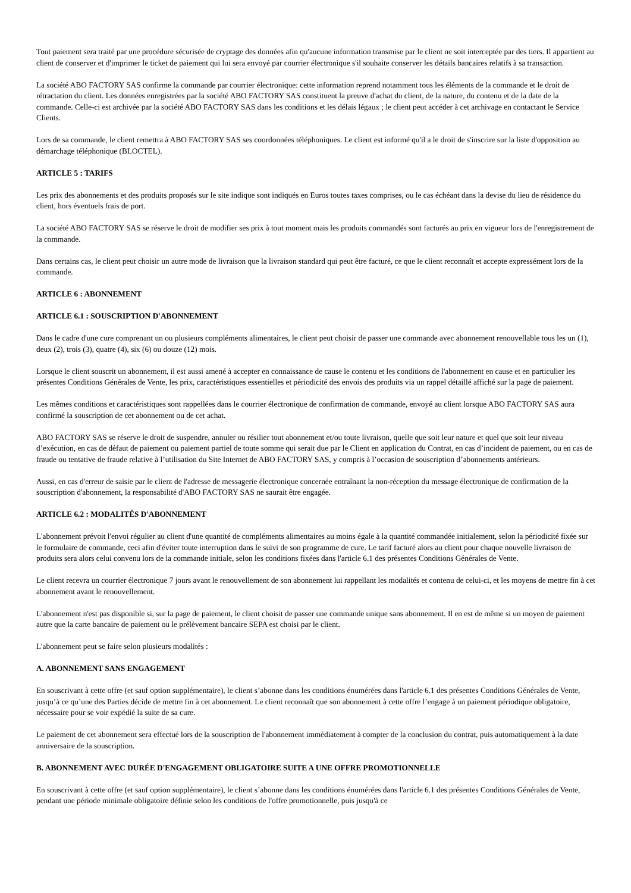Tout paiement sera traité par une procédure sécurisée de cryptage des données afin qu'aucune information transmise par le client ne soit interceptée par des tiers. Il appartient au client de conserver et d'imprimer le ticket de paiement qui lui sera envoyé par courrier électronique s'il souhaite conserver les détails bancaires relatifs à sa transaction.
La société ABO FACTORY SAS confirme la commande par courrier électronique: cette information reprend notamment tous les éléments de la commande et le droit de rétractation du client. Les données enregistrées par la société ABO FACTORY SAS constituent la preuve d'achat du client, de la nature, du contenu et de la date de la commande. Celle-ci est archivée par la société ABO FACTORY SAS dans les conditions et les délais légaux ; le client peut accéder à cet archivage en contactant le Service Clients.
Lors de sa commande, le client remettra à ABO FACTORY SAS ses coordonnées téléphoniques. Le client est informé qu'il a le droit de s'inscrire sur la liste d'opposition au démarchage téléphonique (BLOCTEL).
ARTICLE 5 : TARIFS
Les prix des abonnements et des produits proposés sur le site indique sont indiqués en Euros toutes taxes comprises, ou le cas échéant dans la devise du lieu de résidence du client, hors éventuels frais de port.
La société ABO FACTORY SAS se réserve le droit de modifier ses prix à tout moment mais les produits commandés sont facturés au prix en vigueur lors de l'enregistrement de la commande.
Dans certains cas, le client peut choisir un autre mode de livraison que la livraison standard qui peut être facturé, ce que le client reconnaît et accepte expressément lors de la commande.
ARTICLE 6 : ABONNEMENT
ARTICLE 6.1 : SOUSCRIPTION D'ABONNEMENT
Dans le cadre d'une cure comprenant un ou plusieurs compléments alimentaires, le client peut choisir de passer une commande avec abonnement renouvellable tous les un (1), deux (2), trois (3), quatre (4), six (6) ou douze (12) mois.
Lorsque le client souscrit un abonnement, il est aussi amené à accepter en connaissance de cause le contenu et les conditions de l'abonnement en cause et en particulier les présentes Conditions Générales de Vente, les prix, caractéristiques essentielles et périodicité des envois des produits via un rappel détaillé affiché sur la page de paiement.
Les mêmes conditions et caractéristiques sont rappellées dans le courrier électronique de confirmation de commande, envoyé au client lorsque ABO FACTORY SAS aura confirmé la souscription de cet abonnement ou de cet achat.
ABO FACTORY SAS se réserve le droit de suspendre, annuler ou résilier tout abonnement et/ou toute livraison, quelle que soit leur nature et quel que soit leur niveau d’exécution, en cas de défaut de paiement ou paiement partiel de toute somme qui serait due par le Client en application du Contrat, en cas d’incident de paiement, ou en cas de fraude ou tentative de fraude relative à l’utilisation du Site Internet de ABO FACTORY SAS, y compris à l’occasion de souscription d’abonnements antérieurs.
Aussi, en cas d'erreur de saisie par le client de l'adresse de messagerie électronique concernée entraînant la non-réception du message électronique de confirmation de la souscription d'abonnement, la responsabilité d'ABO FACTORY SAS ne saurait être engagée.
ARTICLE 6.2 : MODALITÉS D'ABONNEMENT
L'abonnement prévoit l'envoi régulier au client d'une quantité de compléments alimentaires au moins égale à la quantité commandée initialement, selon la périodicité fixée sur le formulaire de commande, ceci afin d'éviter toute interruption dans le suivi de son programme de cure. Le tarif facturé alors au client pour chaque nouvelle livraison de produits sera alors celui convenu lors de la commande initiale, selon les conditions fixées dans l'article 6.1 des présentes Conditions Générales de Vente.
Le client recevra un courrier électronique 7 jours avant le renouvellement de son abonnement lui rappellant les modalités et contenu de celui-ci, et les moyens de mettre fin à cet abonnement avant le renouvellement.
L'abonnement n'est pas disponible si, sur la page de paiement, le client choisit de passer une commande unique sans abonnement. Il en est de même si un moyen de paiement autre que la carte bancaire de paiement ou le prélèvement bancaire SEPA est choisi par le client.
L'abonnement peut se faire selon plusieurs modalités :
A. ABONNEMENT SANS ENGAGEMENT
En souscrivant à cette offre (et sauf option supplémentaire), le client s’abonne dans les conditions énumérées dans l'article 6.1 des présentes Conditions Générales de Vente, jusqu’à ce qu’une des Parties décide de mettre fin à cet abonnement. Le client reconnaît que son abonnement à cette offre l’engage à un paiement périodique obligatoire, nécessaire pour se voir expédié la suite de sa cure.
Le paiement de cet abonnement sera effectué lors de la souscription de l'abonnement immédiatement à compter de la conclusion du contrat, puis automatiquement à la date anniversaire de la souscription.
B. ABONNEMENT AVEC DURÉE D'ENGAGEMENT OBLIGATOIRE SUITE A UNE OFFRE PROMOTIONNELLE
En souscrivant à cette offre (et sauf option supplémentaire), le client s’abonne dans les conditions énumérées dans l'article 6.1 des présentes Conditions Générales de Vente, pendant une période minimale obligatoire définie selon les conditions de l'offre promotionnelle, puis jusqu'à ce